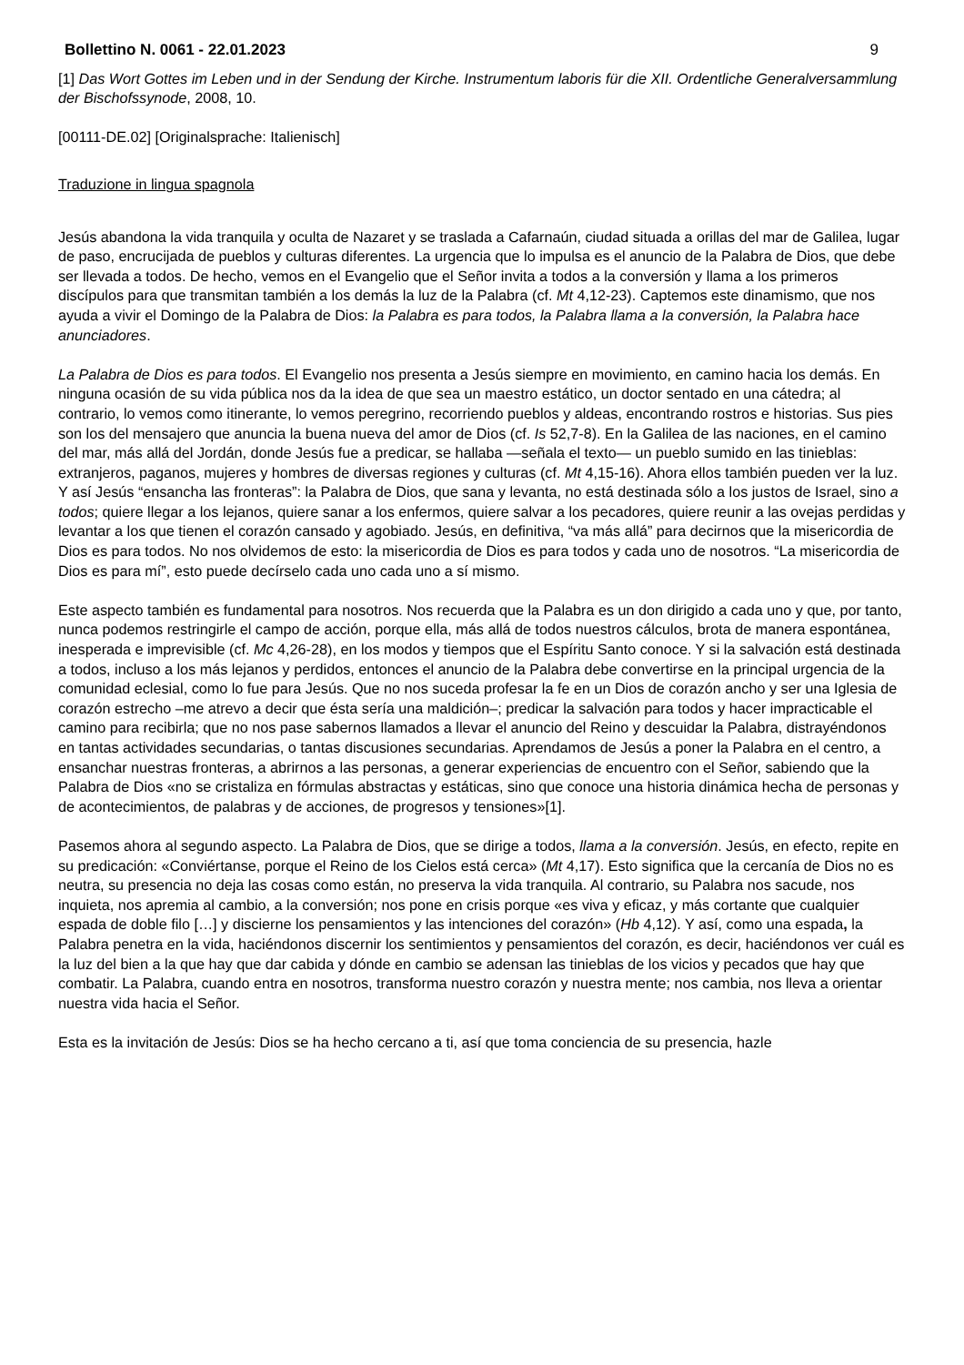Bollettino N. 0061 - 22.01.2023 9
[1] Das Wort Gottes im Leben und in der Sendung der Kirche. Instrumentum laboris für die XII. Ordentliche Generalversammlung der Bischofssynode, 2008, 10.
[00111-DE.02] [Originalsprache: Italienisch]
Traduzione in lingua spagnola
Jesús abandona la vida tranquila y oculta de Nazaret y se traslada a Cafarnaún, ciudad situada a orillas del mar de Galilea, lugar de paso, encrucijada de pueblos y culturas diferentes. La urgencia que lo impulsa es el anuncio de la Palabra de Dios, que debe ser llevada a todos. De hecho, vemos en el Evangelio que el Señor invita a todos a la conversión y llama a los primeros discípulos para que transmitan también a los demás la luz de la Palabra (cf. Mt 4,12-23). Captemos este dinamismo, que nos ayuda a vivir el Domingo de la Palabra de Dios: la Palabra es para todos, la Palabra llama a la conversión, la Palabra hace anunciadores.
La Palabra de Dios es para todos. El Evangelio nos presenta a Jesús siempre en movimiento, en camino hacia los demás. En ninguna ocasión de su vida pública nos da la idea de que sea un maestro estático, un doctor sentado en una cátedra; al contrario, lo vemos como itinerante, lo vemos peregrino, recorriendo pueblos y aldeas, encontrando rostros e historias. Sus pies son los del mensajero que anuncia la buena nueva del amor de Dios (cf. Is 52,7-8). En la Galilea de las naciones, en el camino del mar, más allá del Jordán, donde Jesús fue a predicar, se hallaba —señala el texto— un pueblo sumido en las tinieblas: extranjeros, paganos, mujeres y hombres de diversas regiones y culturas (cf. Mt 4,15-16). Ahora ellos también pueden ver la luz. Y así Jesús “ensancha las fronteras”: la Palabra de Dios, que sana y levanta, no está destinada sólo a los justos de Israel, sino a todos; quiere llegar a los lejanos, quiere sanar a los enfermos, quiere salvar a los pecadores, quiere reunir a las ovejas perdidas y levantar a los que tienen el corazón cansado y agobiado. Jesús, en definitiva, “va más allá” para decirnos que la misericordia de Dios es para todos. No nos olvidemos de esto: la misericordia de Dios es para todos y cada uno de nosotros. “La misericordia de Dios es para mí”, esto puede decírselo cada uno cada uno a sí mismo.
Este aspecto también es fundamental para nosotros. Nos recuerda que la Palabra es un don dirigido a cada uno y que, por tanto, nunca podemos restringirle el campo de acción, porque ella, más allá de todos nuestros cálculos, brota de manera espontánea, inesperada e imprevisible (cf. Mc 4,26-28), en los modos y tiempos que el Espíritu Santo conoce. Y si la salvación está destinada a todos, incluso a los más lejanos y perdidos, entonces el anuncio de la Palabra debe convertirse en la principal urgencia de la comunidad eclesial, como lo fue para Jesús. Que no nos suceda profesar la fe en un Dios de corazón ancho y ser una Iglesia de corazón estrecho –me atrevo a decir que ésta sería una maldición–; predicar la salvación para todos y hacer impracticable el camino para recibirla; que no nos pase sabernos llamados a llevar el anuncio del Reino y descuidar la Palabra, distrayéndonos en tantas actividades secundarias, o tantas discusiones secundarias. Aprendamos de Jesús a poner la Palabra en el centro, a ensanchar nuestras fronteras, a abrirnos a las personas, a generar experiencias de encuentro con el Señor, sabiendo que la Palabra de Dios «no se cristaliza en fórmulas abstractas y estáticas, sino que conoce una historia dinámica hecha de personas y de acontecimientos, de palabras y de acciones, de progresos y tensiones»[1].
Pasemos ahora al segundo aspecto. La Palabra de Dios, que se dirige a todos, llama a la conversión. Jesús, en efecto, repite en su predicación: «Conviértanse, porque el Reino de los Cielos está cerca» (Mt 4,17). Esto significa que la cercanía de Dios no es neutra, su presencia no deja las cosas como están, no preserva la vida tranquila. Al contrario, su Palabra nos sacude, nos inquieta, nos apremia al cambio, a la conversión; nos pone en crisis porque «es viva y eficaz, y más cortante que cualquier espada de doble filo […] y discierne los pensamientos y las intenciones del corazón» (Hb 4,12). Y así, como una espada, la Palabra penetra en la vida, haciéndonos discernir los sentimientos y pensamientos del corazón, es decir, haciéndonos ver cuál es la luz del bien a la que hay que dar cabida y dónde en cambio se adensan las tinieblas de los vicios y pecados que hay que combatir. La Palabra, cuando entra en nosotros, transforma nuestro corazón y nuestra mente; nos cambia, nos lleva a orientar nuestra vida hacia el Señor.
Esta es la invitación de Jesús: Dios se ha hecho cercano a ti, así que toma conciencia de su presencia, hazle